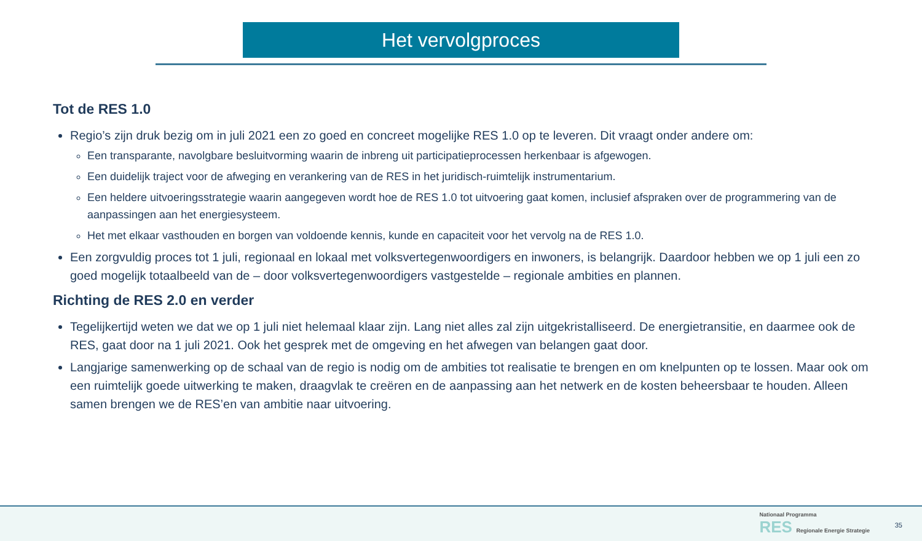Het vervolgproces
Tot de RES 1.0
Regio’s zijn druk bezig om in juli 2021 een zo goed en concreet mogelijke RES 1.0 op te leveren. Dit vraagt onder andere om:
Een transparante, navolgbare besluitvorming waarin de inbreng uit participatieprocessen herkenbaar is afgewogen.
Een duidelijk traject voor de afweging en verankering van de RES in het juridisch-ruimtelijk instrumentarium.
Een heldere uitvoeringsstrategie waarin aangegeven wordt hoe de RES 1.0 tot uitvoering gaat komen, inclusief afspraken over de programmering van de aanpassingen aan het energiesysteem.
Het met elkaar vasthouden en borgen van voldoende kennis, kunde en capaciteit voor het vervolg na de RES 1.0.
Een zorgvuldig proces tot 1 juli, regionaal en lokaal met volksvertegenwoordigers en inwoners, is belangrijk. Daardoor hebben we op 1 juli een zo goed mogelijk totaalbeeld van de – door volksvertegenwoordigers vastgestelde – regionale ambities en plannen.
Richting de RES 2.0 en verder
Tegelijkertijd weten we dat we op 1 juli niet helemaal klaar zijn. Lang niet alles zal zijn uitgekristalliseerd. De energietransitie, en daarmee ook de RES, gaat door na 1 juli 2021. Ook het gesprek met de omgeving en het afwegen van belangen gaat door.
Langjarige samenwerking op de schaal van de regio is nodig om de ambities tot realisatie te brengen en om knelpunten op te lossen. Maar ook om een ruimtelijk goede uitwerking te maken, draagvlak te creëren en de aanpassing aan het netwerk en de kosten beheersbaar te houden. Alleen samen brengen we de RES’en van ambitie naar uitvoering.
Nationaal Programma
RES Regionale Energie Strategie
35